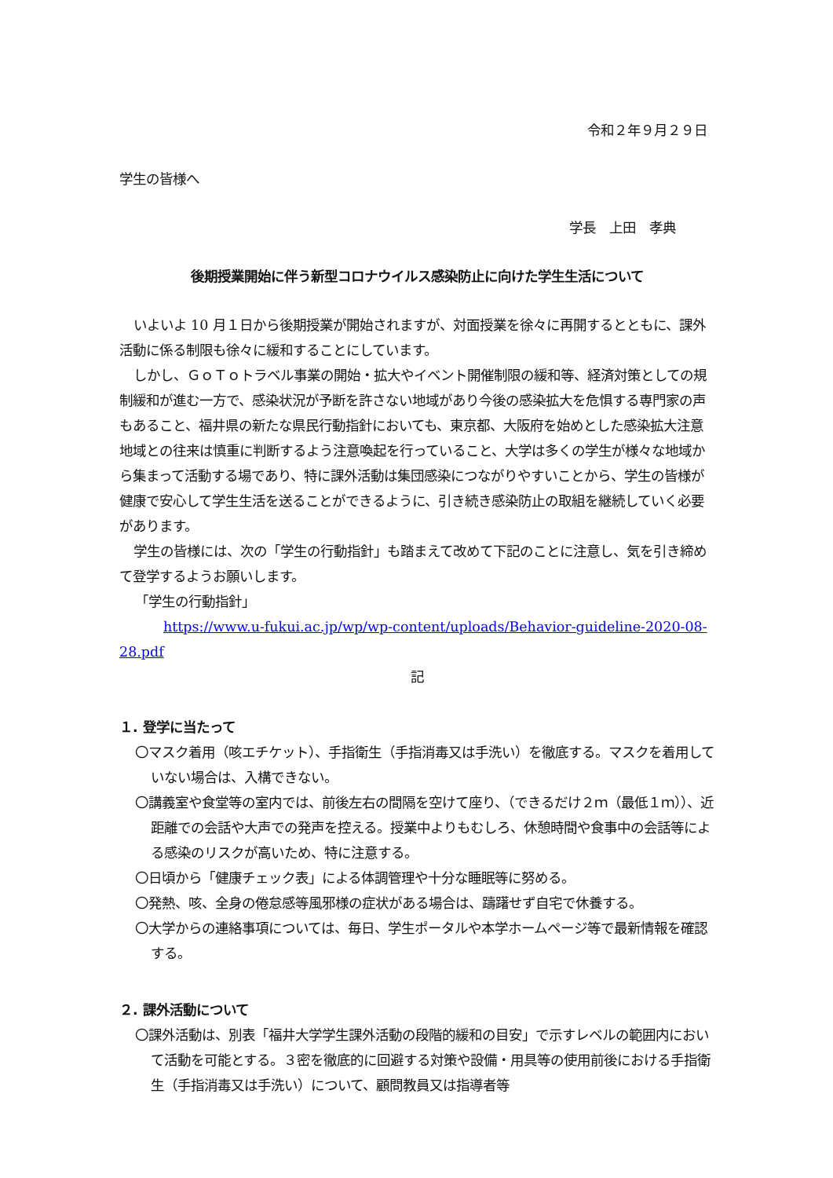令和２年９月２９日
学生の皆様へ
学長　上田　孝典
後期授業開始に伴う新型コロナウイルス感染防止に向けた学生生活について
いよいよ 10 月１日から後期授業が開始されますが、対面授業を徐々に再開するとともに、課外活動に係る制限も徐々に緩和することにしています。
しかし、ＧｏＴｏトラベル事業の開始・拡大やイベント開催制限の緩和等、経済対策としての規制緩和が進む一方で、感染状況が予断を許さない地域があり今後の感染拡大を危惧する専門家の声もあること、福井県の新たな県民行動指針においても、東京都、大阪府を始めとした感染拡大注意地域との往来は慎重に判断するよう注意喚起を行っていること、大学は多くの学生が様々な地域から集まって活動する場であり、特に課外活動は集団感染につながりやすいことから、学生の皆様が健康で安心して学生生活を送ることができるように、引き続き感染防止の取組を継続していく必要があります。
学生の皆様には、次の「学生の行動指針」も踏まえて改めて下記のことに注意し、気を引き締めて登学するようお願いします。
「学生の行動指針」
https://www.u-fukui.ac.jp/wp/wp-content/uploads/Behavior-guideline-2020-08-28.pdf
記
１. 登学に当たって
〇マスク着用（咳エチケット）、手指衛生（手指消毒又は手洗い）を徹底する。マスクを着用していない場合は、入構できない。
〇講義室や食堂等の室内では、前後左右の間隔を空けて座り、（できるだけ２ｍ（最低１ｍ））、近距離での会話や大声での発声を控える。授業中よりもむしろ、休憩時間や食事中の会話等による感染のリスクが高いため、特に注意する。
〇日頃から「健康チェック表」による体調管理や十分な睡眠等に努める。
〇発熱、咳、全身の倦怠感等風邪様の症状がある場合は、躊躇せず自宅で休養する。
〇大学からの連絡事項については、毎日、学生ポータルや本学ホームページ等で最新情報を確認する。
２. 課外活動について
〇課外活動は、別表「福井大学学生課外活動の段階的緩和の目安」で示すレベルの範囲内において活動を可能とする。３密を徹底的に回避する対策や設備・用具等の使用前後における手指衛生（手指消毒又は手洗い）について、顧問教員又は指導者等